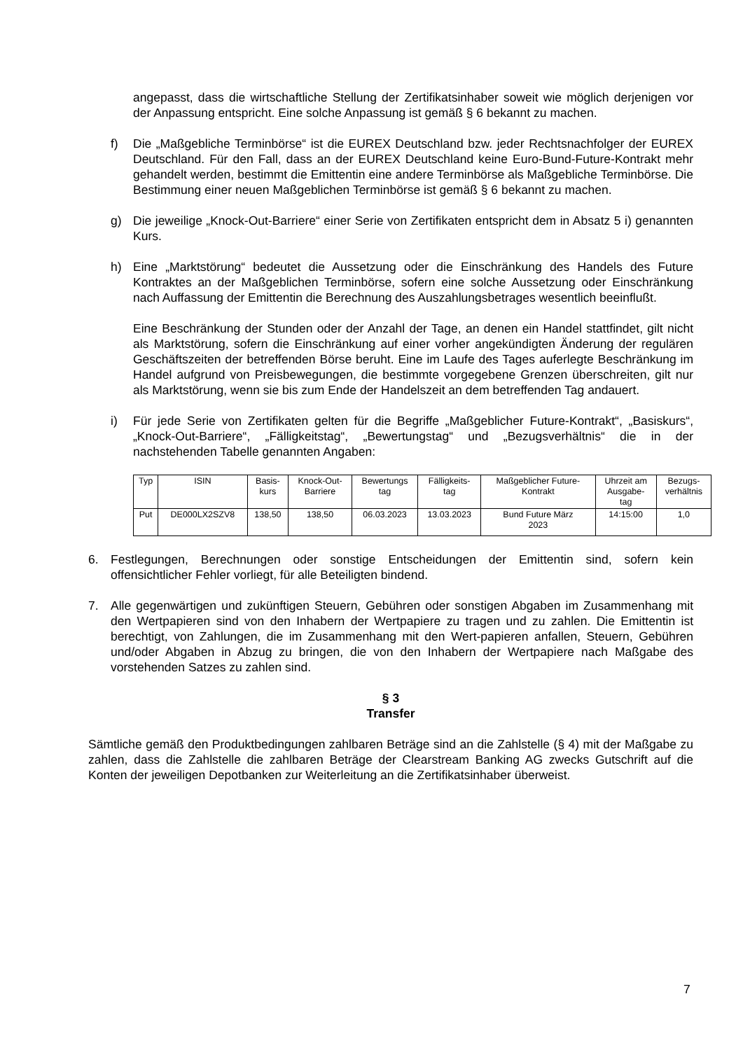angepasst, dass die wirtschaftliche Stellung der Zertifikatsinhaber soweit wie möglich derjenigen vor der Anpassung entspricht. Eine solche Anpassung ist gemäß § 6 bekannt zu machen.
f) Die „Maßgebliche Terminbörse“ ist die EUREX Deutschland bzw. jeder Rechtsnachfolger der EUREX Deutschland. Für den Fall, dass an der EUREX Deutschland keine Euro-Bund-Future-Kontrakt mehr gehandelt werden, bestimmt die Emittentin eine andere Terminbörse als Maßgebliche Terminbörse. Die Bestimmung einer neuen Maßgeblichen Terminbörse ist gemäß § 6 bekannt zu machen.
g) Die jeweilige „Knock-Out-Barriere“ einer Serie von Zertifikaten entspricht dem in Absatz 5 i) genannten Kurs.
h) Eine „Marktstörung“ bedeutet die Aussetzung oder die Einschränkung des Handels des Future Kontraktes an der Maßgeblichen Terminbörse, sofern eine solche Aussetzung oder Einschränkung nach Auffassung der Emittentin die Berechnung des Auszahlungsbetrages wesentlich beeinflußt.
Eine Beschränkung der Stunden oder der Anzahl der Tage, an denen ein Handel stattfindet, gilt nicht als Marktstörung, sofern die Einschränkung auf einer vorher angekündigten Änderung der regulären Geschäftszeiten der betreffenden Börse beruht. Eine im Laufe des Tages auferlegte Beschränkung im Handel aufgrund von Preisbewegungen, die bestimmte vorgegebene Grenzen überschreiten, gilt nur als Marktstörung, wenn sie bis zum Ende der Handelszeit an dem betreffenden Tag andauert.
i) Für jede Serie von Zertifikaten gelten für die Begriffe „Maßgeblicher Future-Kontrakt“, „Basiskurs“, „Knock-Out-Barriere“, „Fälligkeitstag“, „Bewertungstag“ und „Bezugsverhältnis“ die in der nachstehenden Tabelle genannten Angaben:
| Typ | ISIN | Basis- kurs | Knock-Out- Barriere | Bewertungs tag | Fälligkeits- tag | Maßgeblicher Future- Kontrakt | Uhrzeit am Ausgabe- tag | Bezugs- verhältnis |
| --- | --- | --- | --- | --- | --- | --- | --- | --- |
| Put | DE000LX2SZV8 | 138,50 | 138,50 | 06.03.2023 | 13.03.2023 | Bund Future März 2023 | 14:15:00 | 1,0 |
6. Festlegungen, Berechnungen oder sonstige Entscheidungen der Emittentin sind, sofern kein offensichtlicher Fehler vorliegt, für alle Beteiligten bindend.
7. Alle gegenwärtigen und zukünftigen Steuern, Gebühren oder sonstigen Abgaben im Zusammenhang mit den Wertpapieren sind von den Inhabern der Wertpapiere zu tragen und zu zahlen. Die Emittentin ist berechtigt, von Zahlungen, die im Zusammenhang mit den Wert-papieren anfallen, Steuern, Gebühren und/oder Abgaben in Abzug zu bringen, die von den Inhabern der Wertpapiere nach Maßgabe des vorstehenden Satzes zu zahlen sind.
§ 3
Transfer
Sämtliche gemäß den Produktbedingungen zahlbaren Beträge sind an die Zahlstelle (§ 4) mit der Maßgabe zu zahlen, dass die Zahlstelle die zahlbaren Beträge der Clearstream Banking AG zwecks Gutschrift auf die Konten der jeweiligen Depotbanken zur Weiterleitung an die Zertifikatsinhaber überweist.
7